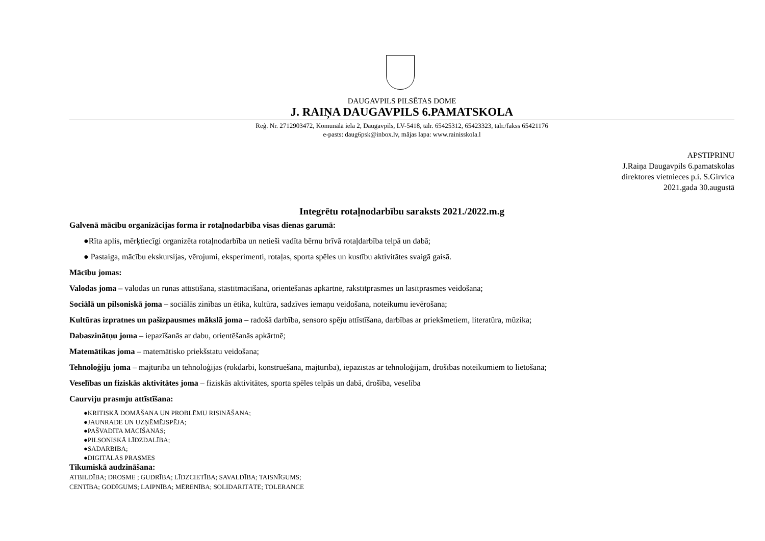DAUGAVPILS PILSĒTAS DOME
J. RAIŅA DAUGAVPILS 6.PAMATSKOLA
Reģ. Nr. 2712903472, Komunālā iela 2, Daugavpils, LV-5418, tālr. 65425312, 65423323, tālr./fakss 65421176
e-pasts: daug6psk@inbox.lv, mājas lapa: www.rainisskola.l
APSTIPRINU
J.Raiņa Daugavpils 6.pamatskolas
direktores vietnieces p.i. S.Girvica
2021.gada 30.augustā
Integrētu rotaļnodarbību saraksts 2021./2022.m.g
Galvenā mācību organizācijas forma ir rotaļnodarbība visas dienas garumā:
●Rīta aplis, mērķtiecīgi organizēta rotaļnodarbība un netieši vadīta bērnu brīvā rotaļdarbība telpā un dabā;
● Pastaiga, mācību ekskursijas, vērojumi, eksperimenti, rotaļas, sporta spēles un kustību aktivitātes svaigā gaisā.
Mācību jomas:
Valodas joma – valodas un runas attīstīšana, stāstītmācīšana, orientēšanās apkārtnē, rakstītprasmes un lasītprasmes veidošana;
Sociālā un pilsoniskā joma – sociālās zinības un ētika, kultūra, sadzīves iemaņu veidošana, noteikumu ievērošana;
Kultūras izpratnes un pašizpausmes mākslā joma – radošā darbība, sensoro spēju attīstīšana, darbības ar priekšmetiem, literatūra, mūzika;
Dabaszinātņu joma – iepazīšanās ar dabu, orientēšanās apkārtnē;
Matemātikas joma – matemātisko priekšstatu veidošana;
Tehnoloģiju joma – mājturība un tehnoloģijas (rokdarbi, konstruēšana, mājturība), iepazīstas ar tehnoloģijām, drošības noteikumiem to lietošanā;
Veselības un fiziskās aktivitātes joma – fiziskās aktivitātes, sporta spēles telpās un dabā, drošība, veselība
Caurviju prasmju attīstīšana:
●KRITISKĀ DOMĀŠANA UN PROBLĒMU RISINĀŠANA;
●JAUNRADE UN UZŅĒMĒJSPĒJA;
●PAŠVADĪTA MĀCĪŠANĀS;
●PILSONISKĀ LĪDZDALĪBA;
●SADARBĪBA;
●DIGITĀLĀS PRASMES
Tikumiskā audzināšana:
ATBILDĪBA; DROSME ; GUDRĪBA; LĪDZCIETĪBA; SAVALDĪBA; TAISNĪGUMS;
CENTĪBA; GODĪGUMS; LAIPNĪBA; MĒRENĪBA; SOLIDARITĀTE; TOLERANCE